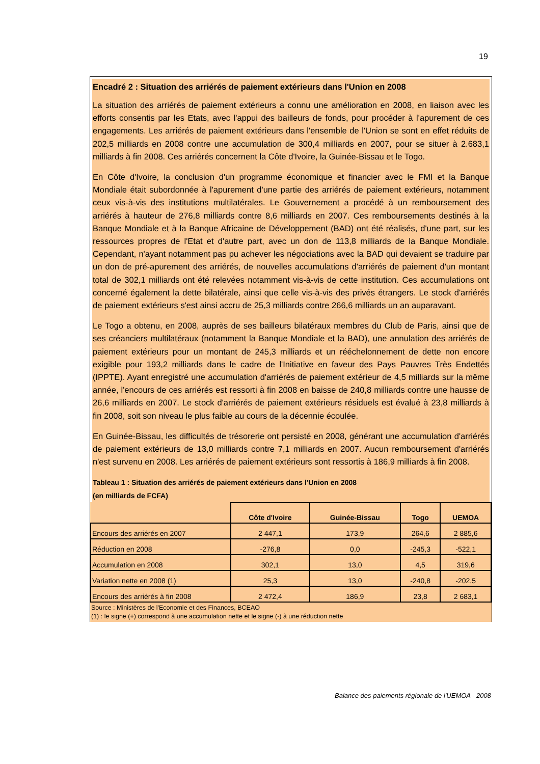19
Encadré 2 : Situation des arriérés de paiement extérieurs dans l'Union en 2008
La situation des arriérés de paiement extérieurs a connu une amélioration en 2008, en liaison avec les efforts consentis par les Etats, avec l'appui des bailleurs de fonds, pour procéder à l'apurement de ces engagements. Les arriérés de paiement extérieurs dans l'ensemble de l'Union se sont en effet réduits de 202,5 milliards en 2008 contre une accumulation de 300,4 milliards en 2007, pour se situer à 2.683,1 milliards à fin 2008. Ces arriérés concernent la Côte d'Ivoire, la Guinée-Bissau et le Togo.
En Côte d'Ivoire, la conclusion d'un programme économique et financier avec le FMI et la Banque Mondiale était subordonnée à l'apurement d'une partie des arriérés de paiement extérieurs, notamment ceux vis-à-vis des institutions multilatérales. Le Gouvernement a procédé à un remboursement des arriérés à hauteur de 276,8 milliards contre 8,6 milliards en 2007. Ces remboursements destinés à la Banque Mondiale et à la Banque Africaine de Développement (BAD) ont été réalisés, d'une part, sur les ressources propres de l'Etat et d'autre part, avec un don de 113,8 milliards de la Banque Mondiale. Cependant, n'ayant notamment pas pu achever les négociations avec la BAD qui devaient se traduire par un don de pré-apurement des arriérés, de nouvelles accumulations d'arriérés de paiement d'un montant total de 302,1 milliards ont été relevées notamment vis-à-vis de cette institution. Ces accumulations ont concerné également la dette bilatérale, ainsi que celle vis-à-vis des privés étrangers. Le stock d'arriérés de paiement extérieurs s'est ainsi accru de 25,3 milliards contre 266,6 milliards un an auparavant.
Le Togo a obtenu, en 2008, auprès de ses bailleurs bilatéraux membres du Club de Paris, ainsi que de ses créanciers multilatéraux (notamment la Banque Mondiale et la BAD), une annulation des arriérés de paiement extérieurs pour un montant de 245,3 milliards et un rééchelonnement de dette non encore exigible pour 193,2 milliards dans le cadre de l'Initiative en faveur des Pays Pauvres Très Endettés (IPPTE). Ayant enregistré une accumulation d'arriérés de paiement extérieur de 4,5 milliards sur la même année, l'encours de ces arriérés est ressorti à fin 2008 en baisse de 240,8 milliards contre une hausse de 26,6 milliards en 2007. Le stock d'arriérés de paiement extérieurs résiduels est évalué à 23,8 milliards à fin 2008, soit son niveau le plus faible au cours de la décennie écoulée.
En Guinée-Bissau, les difficultés de trésorerie ont persisté en 2008, générant une accumulation d'arriérés de paiement extérieurs de 13,0 milliards contre 7,1 milliards en 2007. Aucun remboursement d'arriérés n'est survenu en 2008. Les arriérés de paiement extérieurs sont ressortis à 186,9 milliards à fin 2008.
Tableau 1 : Situation des arriérés de paiement extérieurs dans l'Union en 2008
(en milliards de FCFA)
| | Côte d'Ivoire | Guinée-Bissau | Togo | UEMOA |
| --- | --- | --- | --- | --- |
| Encours des arriérés en 2007 | 2 447,1 | 173,9 | 264,6 | 2 885,6 |
| Réduction en 2008 | -276,8 | 0,0 | -245,3 | -522,1 |
| Accumulation en 2008 | 302,1 | 13,0 | 4,5 | 319,6 |
| Variation nette en 2008 (1) | 25,3 | 13,0 | -240,8 | -202,5 |
| Encours des arriérés à fin 2008 | 2 472,4 | 186,9 | 23,8 | 2 683,1 |
Source : Ministères de l'Economie et des Finances, BCEAO
(1) : le signe (+) correspond à une accumulation nette et le signe (-) à une réduction nette
Balance des paiements régionale de l'UEMOA - 2008